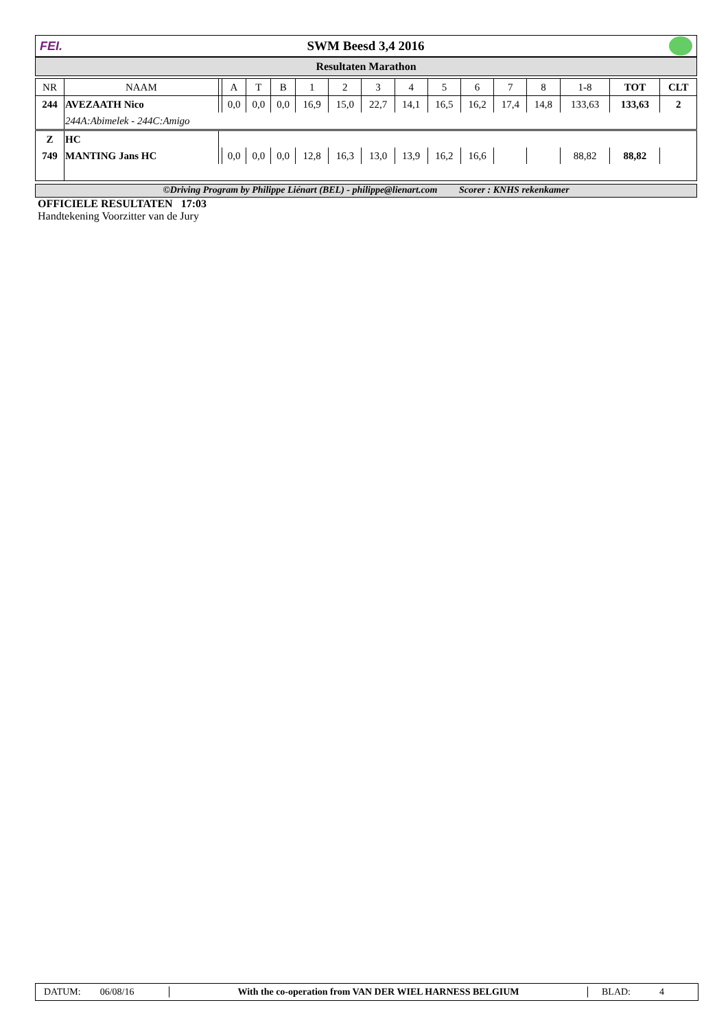FEI. SWM Beesd 3,4 2016
Resultaten Marathon
| NR | NAAM | | A | T | B | 1 | 2 | 3 | 4 | 5 | 6 | 7 | 8 | 1-8 | TOT | CLT |
| --- | --- | --- | --- | --- | --- | --- | --- | --- | --- | --- | --- | --- | --- | --- | --- | --- |
| 244 | AVEZAATH Nico | | 0,0 | 0,0 | 0,0 | 16,9 | 15,0 | 22,7 | 14,1 | 16,5 | 16,2 | 17,4 | 14,8 | 133,63 | 133,63 | 2 |
| | 244A:Abimelek - 244C:Amigo | | | | | | | | | | | | | | | |
| Z | HC | | | | | | | | | | | | | | | |
| 749 | MANTING Jans HC | | 0,0 | 0,0 | 0,0 | 12,8 | 16,3 | 13,0 | 13,9 | 16,2 | 16,6 | | | 88,82 | 88,82 | |
©Driving Program by Philippe Liénart (BEL) - philippe@lienart.com Scorer : KNHS rekenkamer
OFFICIELE RESULTATEN 17:03
Handtekening Voorzitter van de Jury
DATUM: 06/08/16 With the co-operation from VAN DER WIEL HARNESS BELGIUM BLAD: 4